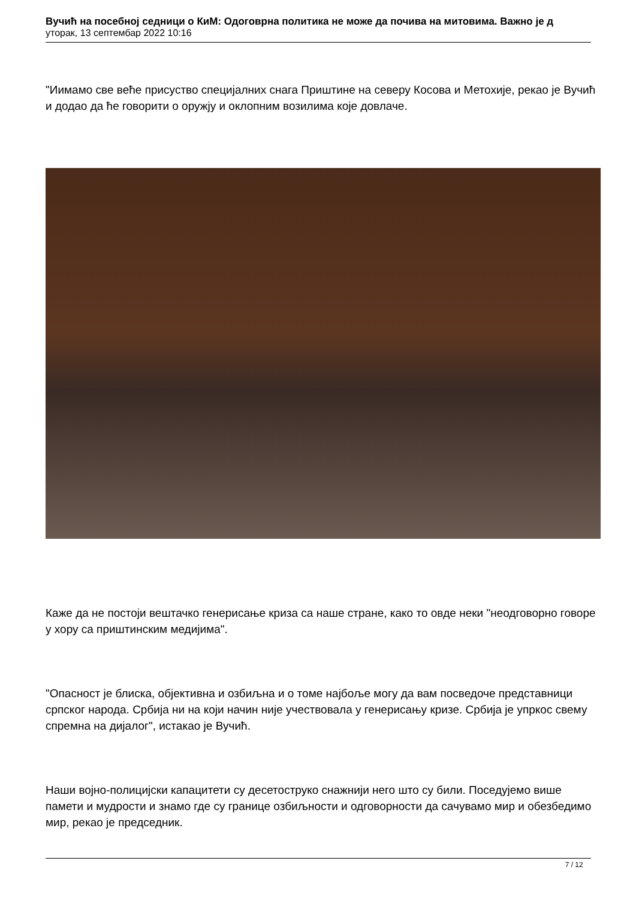Вучић на посебној седници о КиМ: Одоговрна политика не може да почива на митовима. Важно је д
уторак, 13 септембар 2022 10:16
"Иимамо све веће присуство специјалних снага Приштине на северу Косова и Метохије, рекао је Вучић и додао да ће говорити о оружју и оклопним возилима које довлаче.
Каже да не постоји вештачко генерисање криза са наше стране, како то овде неки "неодговорно говоре у хору са приштинским медијима".
"Опасност је блиска, објективна и озбиљна и о томе најбоље могу да вам посведоче представници српског народа. Србија ни на који начин није учествовала у генерисању кризе. Србија је упркос свему спремна на дијалог", истакао је Вучић.
Наши војно-полицијски капацитети су десетоструко снажнији него што су били. Поседујемо више памети и мудрости и знамо где су границе озбиљности и одговорности да сачувамо мир и обезбедимо мир, рекао је председник.
7 / 12